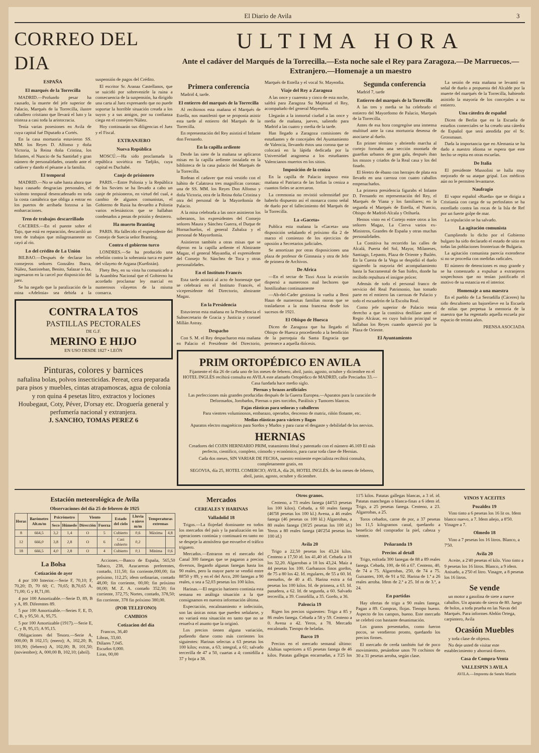El Diario de Avila 3
CORREO DEL DIA
ESPAÑA
El marqués de la Torrecilla
MADRID.—Profundo pesar ha causado, la muerte del jefe superior de Palacio, Marqués de la Torrecilla, ilustre caballero cristiano que llevará el luto y la tristeza a casi toda la aristocracia.
Tenía varias posesiones en Avila de cuya capital fué Diputado a Cortés.
En la casa mortuoria estuvieron SS. MM. los Reyes D. Alfonso y doña Victoria, la Reina doña Cristina, los Infantes, el Nuncio de Su Santidad y gran número de personalidades, orando ante el cadáver y dando el pésame a la familia.
El temporal
MADRID.—No se sabe hasta ahora que haya causado desgracias personales, el violento temporal desencadenado en toda la costa cantábrica que obliga a entrar en los puertos de arribada forzosa a las embarcaciones.
Tren de trabajos descarrillado
CACERES.—En el puente sobre el Tajo, que está en reparación, descarriló un tren de trabajos que milagrosamente no cayó al río.
Lo del crédito de La Unión
BILBAO.—Después de declarar los consejeros señores González Ibarra, Núñez, Santisteban, Benito, Salazar e Iza, ingresaron en la carcel por disposición del juez.
Se ha negado que la paralización de la mina «Adelmia» sea debida a la suspensión de pagos del Crédito.
El escritor Sr. Aranaz Castellanos, que se suicidó por sobrevenirle la ruina a consecuencia de la suspensión, ha dirigido una carta al Juez expresando que no puede soportar la horrible situación creada a los suyos y a sus amigos, por su confianza ciega en el consejero Núñez.
Hoy continuarán sus diligencias el Juez y el Fiscal.
EXTRANJERO
Nueva República
MOSCÚ.—Ha sido proclamada la república soviética en Tadjiks, cuya capital es Duchabé.
Canje de prisionero
PARIS.—Entre Polonia y la República de los Soviets se ha llevado a cabo un canje de prisioneros, en virtud del cual, a cambio de algunos comunistas, el Gobierno de Rusia ha devuelto a Polonia varios eclesiásticos que se hallaban condenados a penas de prisión y destierro.
Ha muerto Branting
PARIS. Ha fallecido el expresidente del Consejo de Suecia señor Branting.
Contra el gobierno turco
LONDRES.—Se ha producido una rebelión contra la soberanía turca en parte del vilayeto de Argana (Kurdistán).
Fhety Bey, en su vista ha comunicado a la Asamblea Nacional que el Gobierno ha acordado proclamar ley marcial en numerosos vilayetos de la misma comarca.
CONTRA LA TOS
PASTILLAS PECTORALES
DE G.F.
MERINO E HIJO
EN USO DESDE 1827 • LEÓN
Pinturas, colores y barnices
naftalina bolas, polvos insecticidas. Pereat, cera preparada para pisos y muebles, cintas atrapamoscas, agua de colonia y ron quina 4 pesetas litro, extractos y lociones Houbegaut, Coty, Péver, D'orsay etc. Droguería general y perfumería nacional y extranjera.
J. SANCHO, TOMAS PEREZ 6
ULTIMA HORA
Ante el cadáver del Marqués de la Torrecilla.—Esta noche sale el Rey para Zaragoza.—De Marruecos.—Extranjero.—Homenaje a un maestro
Primera conferencia
Madrid 4, tarde.
El entierro del marqués de la Torrecilla
Al recibirnos esta mañana el Marqués de Estella, nos manifestó que se proponía asistir esta tarde al entierro del Marqués de la Torrecilla.
En representación del Rey asistirá el Infante don Fernando.
En la capilla ardiente
Desde las siete de la mañana se aplicaron misas en la capilla ardiente instalada en la biblioteca de la casa palacio del Marqués de la Torrecilla.
Rodean el cadaver que está vestido con el hábito de Calatrava tres magníficas coronas: una de SS. MM. los Reyes Don Alfonso y doña Victoria, otra de la Reina doña Cristina y otra del personal de la Mayordomía de Palacio.
A la misa celebrada a las once asistieron los soberanos, los expresidentes del Consejo señores Maura y Sánchez Guerra, el Duque de Hornachuelos, el general Zubalza y el personal de Mayordomía.
Asistieron también a otras misas que se dijeron en la capilla ardiente el Almirante Magaz, el general Mayandia, el expresidente del Consejo Sr. Sánchez de Toca y otras personalidades.
En el Instituto Francés
Esta tarde asistirá al acto de homenaje que se celebrará en el Instituto Francés, el vicepresidente del Directorio, almirante Magaz.
En la Presidencia
Estuvieron esta mañana en la Presidencia el Subsecretario de Gracia y Justicia y coronel Millán Astray.
Despacho
Con S. M. el Rey despacharon esta mañana en Palacio el Presidente del Directorio, Marqués de Estella y el vocal Sr. Mayendia.
Viaje del Rey a Zaragoza
A las once y cuarenta y cinco de esta noche, saldrá para Zaragoza Su Majestad el Rey, acompañado del general Mayendia.
Llegarán a la inmortal ciudad a las once y media de mañana, jueves, saliendo para Madrid a las cuatro y media de la tarde.
Han llegado a Zaragoza comisiones de estudiantes y de concejales del Ayuntamiento de Valencia, llevando éstos una corona que se colocará en la lápida dedicada por la Universidad aragonesa a los estudiantes Valencianos muertos en los sitios.
Imposición de la ceniza
En la capilla de Palacio impuso esta mañana el Patriarca de las Indias la ceniza a cuantos fieles se acercaron.
La ceremonia no revistió solemnidad por haberlo dispuesto así el monarca como señal de duelo por el fallecimiento del Marqués de la Torrecilla.
La «Gaceta»
Publica esta mañana la «Gaceta» una disposición señalando el próximo día 2 de marzo el comienzo de los ejercicios de oposión a Secretarios judiciales.
Se amortizan por otras disposiciones una plaza de profesor de Gimnasia y otra de Jefe de primera de Archivos.
De Africa
—En el sectar de Tizzi Azza la aviación dispersó a numerosos mal hechores que hostilizaban continuamente
—Ab-del-Cader gestiona la vuelta a Beni Haun de numerosas familias moras que se trasladaron a la zona francesa desde los sucesos de 1921.
El Obispo de Huesca
Dicen de Zaragoza que ha llegado el Obispo de Huesca procediendo a la bendición de la parroquia da Santa Engracia que pertenece a aquella diócesis.
Segunda conferencia
Madrid 7, tarde
Entierro del marqués de la Torrecilla
A las tres y media se ha celebrado el entierro del Mayordomo de Palacio, Marqués de la Torrecilla.
Antes de esa hora congregóse una inmensa multitud ante la casa mortuoria deseosa de asociarse al duelo.
En primer término y abriendo marcha al cortejo formaba una sección montada de guardias urbanos de gran gala, después iban los mozos y criados de la Real casa y los del finado.
El féretro de ébano con herrajes de plata era llevado en una carroza con cuatro caballos empenachados.
La primera presidencia figurabs el Infante D. Fernando en representación del Rey, el Marqués de Viana y los familiares; en la segunda el Marqués de Estella, el Nuncio, Obispo de Madrid-Alcala y Orihuela.
Hemos visto en el Cortejo entre otros a los señores Magaz, La Cierva varios ex-Ministros, Grandes de España y otras muchas personalidades.
La Comitiva ha recorrido las calles de Alcalá, Puerta del Sol, Mayor, Milaneses, Santiago, Lepanto, Plaza de Oriente y Bailén. En la Cuesta de la Vega se despidió el duelo siguiendo la mayoria del acompañamiento hasta la Sacramental de San Isidro, donde ha recibido repultura el insigne prócer.
Además de todo el personal franco de servicio del Real Patrimonio, han tomado parte en el entierro las carrozas de Palacio y todo el escuadrón de la Escolta Real.
Como jefe superior de Palacio tenia derecho a que la comitiva desfilase ante el Regio Alcázar, en cuyo balcón principal se hallaban los Reyes cuando apareció por la Plaza de Oriente.
El Ayuntamiento
La sesión de esta mañana se levantó en señal de duelo a propuesta del Alcalde por la muerte del marqués de la Torrecilla, habiendo asistido la mayoría de los concejales a su entierro.
Una cátedra de español
Dicen de Berlin que en la Escuela de estudios comerciales se ha creado una cátedra de Español que será atendida por el Sr. Grossmaun.
Dada la importancia que en Alemania se ha dado a nuestro idioma se espera que este hecho se repita en otras escuelas.
De Italia
El presidente Mussolini se halla muy mejorado de su ataque gripal. Los médicos aún no le permiten levantarse.
Naufragio
El vapor español «Rueda» que se dirigia a Cristianía con carga de su perfosfatos se ha estrellado contra las rocas de la Isla de Ref por un fuerte golpe de mar.
La tripulación se ha salvado.
La agitación comunista
Cumpliendo lo dicho por el Gobierno bulgaro ha sido declarado el estado de sitio en todas las poblaciones fronterizas de Bulgaria.
La agitación comunista parecía extenderse si no se procedia con medidas radicales.
El número de detenciones es muy grande y se ha comenzado a expulsar a extranjeros sospechosos que no tenían justificado el motivo de su estancia en el interior.
Homenaje a una maestra
En el pueblo de La Serradilla (Cáceres) ha sido descubierto un bajorelieve en la Escuela de niñas que perpetua la memoria de la maestra que ha regentado aquella escuela por espacio de treinta años.
PRENSA ASOCIADA
PRIM ORTOPÉDICO EN AVILA
Fijamente el día 26 de cada uno de los meses de febrero, abril, junio, agosto, octubre y diciembre en el HOTEL INGLÉS recibirá consulta en AVILA este afamado Ortopédico de MADRID, calle Preciados 33.—Casa fundada hace medio siglo.
Piernas y brazos artificiales
Las perfecciones más grandes producidas después de la Guerra Europea.—Aparatos para la curación de Deformados, Jorobados, Piernas o pies torcidos, Parálisis y Tumores blancos.
Fajas elásticas para señoras y caballeros
Para vientres voluminosos, embarazo, operados, descenso de matriz, riñón flotante, etc.
Medias elásticas para várices y llagas
Aparatos electro magnéticos para Sordos y Mudos y para curar el desgaste y debilidad de los nervios.
HERNIAS
Creadores del COJIN HERNIARIO PRIM, tratamiento Ideal y patentado con el número 46.169 El más perfecto, científico, completo, cómodo y económico, para curar toda clase de Hernias.
Cada dos meses, SIN VARIAR DE FECHA, nuestro eminente especialista recibirá consulta, completamente gratis, en
SEGOVIA, día 25, HOTEL COMERCIO; AVILA, día 26, HOTEL INGLÉS. de los meses de febrero, abril, junio, agosto, octubre y diciembre.
Estación meteorológica de Avila
Observaciones del día 25 de febrero de 1925
| Horas | Barómetro Alt.m/m | Psicrómetro | | Viento | | Estado del cielo | Lluvia o nieve m/m | Temperaturas extremas | |
| --- | --- | --- | --- | --- | --- | --- | --- | --- | --- |
| | | Seco | Húmedo | Dirección | Fuerza | | | | |
| 8 | 664,5 | 3,2 | 1,4 | O | 5 | Cubierto | 0,6 | Máxima | 4,8 |
| 12 | 666,0 | 3,8 | 2,8 | O | 6 | Casi cubierto | 0,2 | | |
| 18 | 666,5 | 4,0 | 2,8 | O | 4 | Cubierto | 0,1 | Mínima | 0,6 |
La Bolsa
Cotización de ayer
4 por 100 Interior.—Serie F, 70,10; F, 70,20; D, 70 60; C. 70,65; B,70,65 A, 71,00; G y H,71,00.
4 por 100 Amortizable.—Serie D, 89, B y A, 89. Diferentes 89.
5 por 100 Amortizable.—Series F, E, D, C, B, y 95,50. A, 95,75.
5 por 100 Amortizable (1917).—Serie E, C, y B, 95,15; A 95,15.
Obligaciones del Tesoro.—Serie A, 000,00; B 102,15; (enero); A, 102,20; B, 101,90; (febrero) A, 102,00; B, 101,50; (noviembre); A, 000,00 B, 102,10; (abril).
Acciones.—Banco de España, 565,50 Tabaco, 238, Azucareras preferentes, contado, 111,50; fin corriente,000,00; fin próximo, 112,25; idem ordinarias, contado 48,00; fin corriente, 00,00; fin próximo 00,00; M. Z. A. contado 352,50; fin corriente, 372,75; Nortes, contado, 378,50; fin corriente, 378 fin próximo 380,00.
(POR TELEFONO)
CAMBIOS
Cotizacion del día
Francos, 36,40
Libras, 33,60.
Dólares 7,045.
Escudos 0,000.
Liras, 00,00
Mercados
CEREALES Y HARINAS
Valladolid 18
Trigos.—La flojedad dominante en todos los mercados del país y la paralización en las operaciones continúa y continuará en tanto no se despeje la atmósfera que envuelve el tráfico triguero.
Mercados.—Entraron en el mercado del Canal 300 fanegas que se pagaron a precios diversos, llegando algunas fanegas hasta los 90 reales, pero la mayor parte se vendió entre 88'50 y 89, y en el del Arco, 200 fanegas a 90 reales, o sea a 52,03 pesetas los 100 kilos.
Harinas.—El negocio harinero continúa esta semana en análoga situación a la que consignamos en nuestra información última.
Expectación, encalmamiento e indecisión, son las únicas notas que pueden señalarse, y no variará esta situación en tanto que no se resuelva el asunto que la originó.
Los precios tienen alguna variación, pudiendo darse como más corrientes los siguientes: Harinas selectas a 63 pesetas los 100 kilos; extras, a 63; integral, a 61; salvado tercerilla de 47 a 50, cuartas a 4; comidilla a 37 y hoja a 38.
Otros granos.
Centeno, a 73 reales fanega (44'53 pesetas los 100 kilos). Cebada, a 60 reales fanega (46'58 pesetas los 100 kl.) Avena, a 46 reales fanega (46 pesetas os 100 kl.) Algarrobas, a 80 reales fanega (36'25 pesetas los 100 id.) Yeros a 80 reales fanega (46'254 pesetas los 100 id.)
Avila 20
Trigo a 22,50 pesetas los 43,24 kilos. Centeno a 17,50 id. los 41,40 id. Cebada a 18 los 32,20. Algarrobas a 18 los 43,24. Maíz a 44 pesetas los 100. Garbanzos finos gordos, de 75 a 80 los 42. Id. regulares, de 55 a 60. Id. menudos, de 40 a 45. Harina extra a 64 pesetas los 100 kilos. Id. de primera, a 63. Id. panadera, a 62. Id. de segunda, a 60. Salvado tercerilla, a 39. Comidilla, a 35. Gordo, a 36.
Palencia 19
Rigen los precios siguientes: Trigo a 85 y 86 reales fanega. Cebada a 58 y 59. Centeno a 0. Avena a 42. Yeros, a 78. Mercado encalmado. Tiempo de heladas.
Barco 19
Precios en el mercado semanal último: Alubias superiores a 65 pesetas fanega de 46 kilos. Patatas gallegas encarnadas, a 3'25 los 11'5 kilos. Patatas gallegas blancas, a 3 id. id. Patatas manchegas o blanca-finas a 6 idem id. Trigo, a 25 pesetas fanega. Centeno, a 23. Algarrobas, a 25.
Toros cebados, carne de por, a 37 pesetas los 11,5 kilogramos canal, quedando a beneficio del comprador la piel, cabeza y vientre.
Peñaranda 19
Precios al detall
Trigo, enfrada 300 fanegas de 88 a 89 reales fanega. Cebada, 100, de 66 a 67. Centeno, 40, de 74 a 75. Algarrobas, 250, de 74 a 75. Guisantes, 100, de 91 a 92. Harina de 1.ª a 26 reales arroba. Idem de 2.ª a 25. Id m de 3.ª, a 24.
En partidas
Hay ofertas de trigo a 90 reales fanega. Pagan a 89. Compras, flojas. Tiempo bueno. Aspecto de los campos, bueno. Este mercado se celebró con bastante desanimación.
Los granos presentados, como fueron pocos, se vendieron pronto, quedando los precios firmes.
El mercado de cerda también fué de poco movimiento, pesándose unos 70 cochinos de 30 a 31 pesetas arroba, según clase.
VINOS Y ACEITES
Pozaldez 19
Vino tinto a 6 pesetas los 16 lit os. Idem blanco nuevo, a 7. Idem añejo, a 8'50. Vinagre a 7.
Olmedo 18
Vino a 7 pesetas los 16 litros. Blanco, a 7'50.
Avila 20
Aceite, a 2'40 pesetas el kilo. Vino tinto a 9 pesetas los 16 litros. Blanco, a 9 idem. Anisado, a 2'50 el litro. Vinagre, a 8 pesetas los 16 litros.
Se vende
un motor a gasolina de siete a nueve caballos. Un aparato de sierra de 80. Juego de bolos, a toda prueba en las Navas del Marqués. Para informes Abdón Ortega, carpintero, Avila
Ocasión Muebles
y toda clase de objetos.
No deje usted de visitar este establecimiento y ahorrará dinero.
Casa de Compra-Venta
VALLESPIN 3 AVILA
AVILA.—Imprenta de Senén Martín